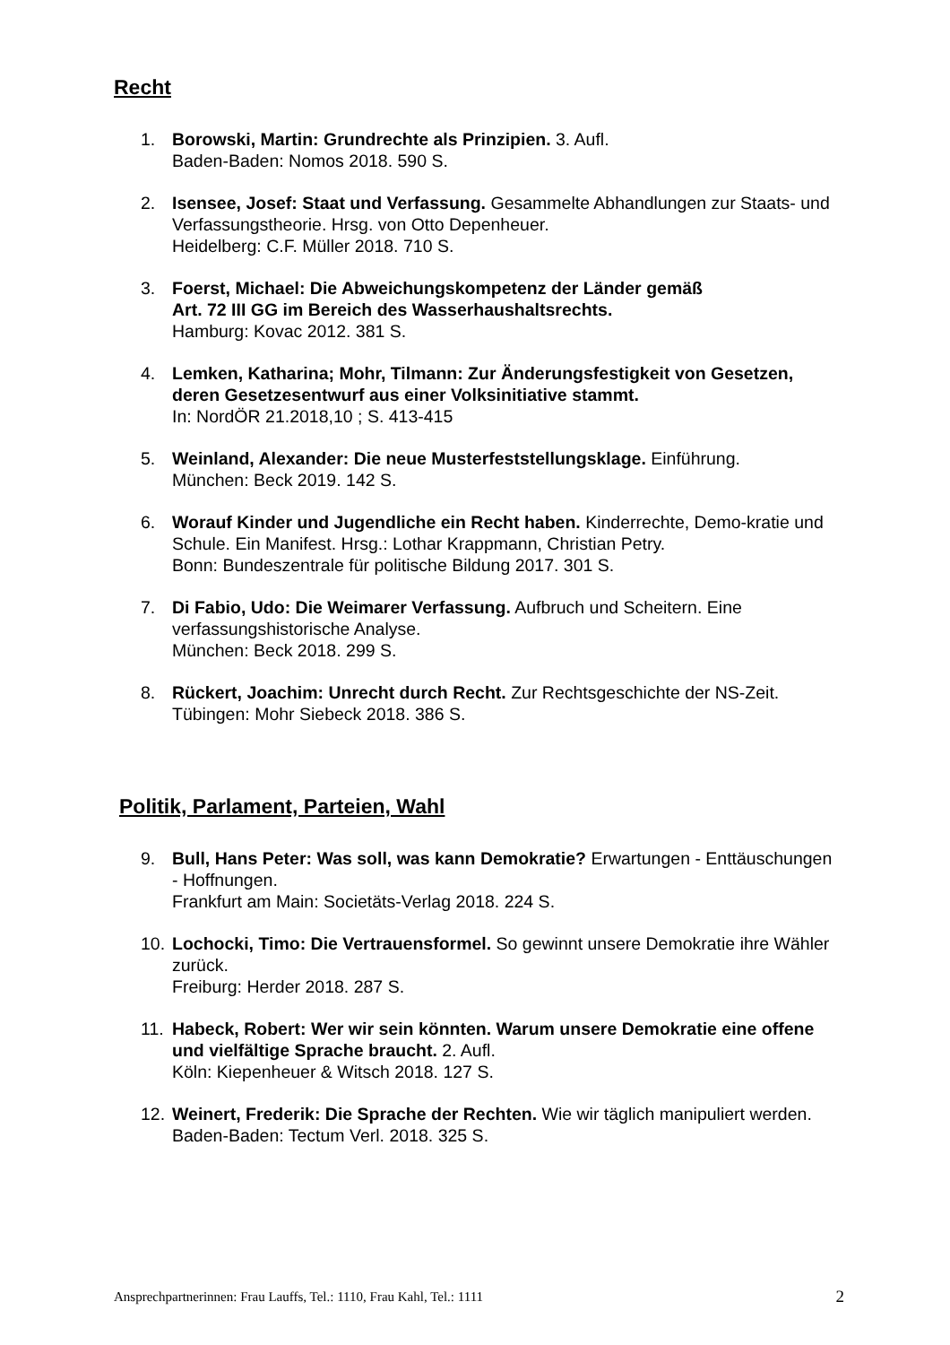Recht
1. Borowski, Martin: Grundrechte als Prinzipien. 3. Aufl.
Baden-Baden: Nomos 2018. 590 S.
2. Isensee, Josef: Staat und Verfassung. Gesammelte Abhandlungen zur Staats- und Verfassungstheorie. Hrsg. von Otto Depenheuer.
Heidelberg: C.F. Müller 2018. 710 S.
3. Foerst, Michael: Die Abweichungskompetenz der Länder gemäß
Art. 72 III GG im Bereich des Wasserhaushaltsrechts.
Hamburg: Kovac 2012. 381 S.
4. Lemken, Katharina; Mohr, Tilmann: Zur Änderungsfestigkeit von Gesetzen, deren Gesetzesentwurf aus einer Volksinitiative stammt.
In: NordÖR 21.2018,10 ; S. 413-415
5. Weinland, Alexander: Die neue Musterfeststellungsklage. Einführung.
München: Beck 2019. 142 S.
6. Worauf Kinder und Jugendliche ein Recht haben. Kinderrechte, Demo-kratie und Schule. Ein Manifest. Hrsg.: Lothar Krappmann, Christian Petry.
Bonn: Bundeszentrale für politische Bildung 2017. 301 S.
7. Di Fabio, Udo: Die Weimarer Verfassung. Aufbruch und Scheitern. Eine verfassungshistorische Analyse.
München: Beck 2018. 299 S.
8. Rückert, Joachim: Unrecht durch Recht. Zur Rechtsgeschichte der NS-Zeit.
Tübingen: Mohr Siebeck 2018. 386 S.
Politik, Parlament, Parteien, Wahl
9. Bull, Hans Peter: Was soll, was kann Demokratie? Erwartungen - Enttäuschungen - Hoffnungen.
Frankfurt am Main: Societäts-Verlag 2018. 224 S.
10.
Lochocki, Timo: Die Vertrauensformel. So gewinnt unsere Demokratie ihre Wähler zurück.
Freiburg: Herder 2018. 287 S.
11.
Habeck, Robert: Wer wir sein könnten. Warum unsere Demokratie eine offene und vielfältige Sprache braucht. 2. Aufl.
Köln: Kiepenheuer & Witsch 2018. 127 S.
12.
Weinert, Frederik: Die Sprache der Rechten. Wie wir täglich manipuliert werden.
Baden-Baden: Tectum Verl. 2018. 325 S.
Ansprechpartnerinnen: Frau Lauffs, Tel.: 1110, Frau Kahl, Tel.: 1111 2